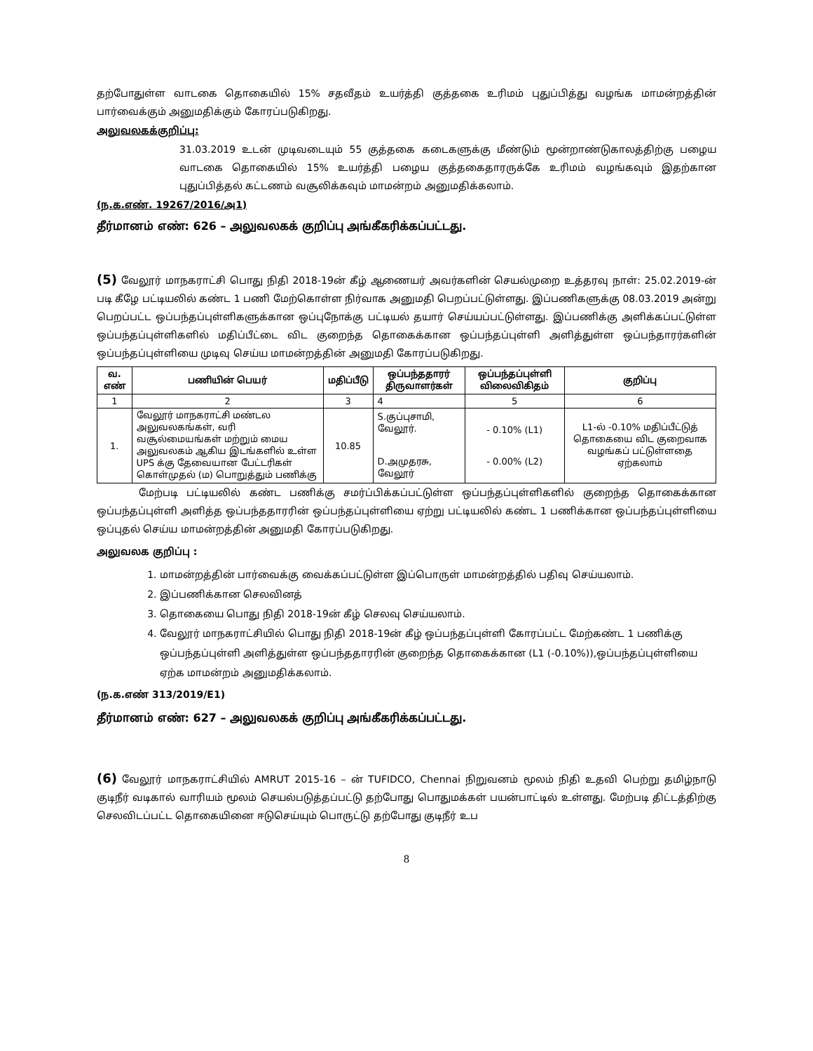தற்போதுள்ள வாடகை தொகையில் 15% சதவீதம் உயர்த்தி குத்தகை உரிமம் புதுப்பித்து வழங்க மாமன்றத்தின் பார்வைக்கும் அனுமதிக்கும் கோரப்படுகிறது.
அலுவலகக்குறிப்பு:
31.03.2019 உடன் முடிவடையும் 55 குத்தகை கடைகளுக்கு மீண்டும் மூன்றாண்டுகாலத்திற்கு பழைய வாடகை தொகையில் 15% உயர்த்தி பழைய குத்தகைதாரருக்கே உரிமம் வழங்கவும் இதற்கான புதுப்பித்தல் கட்டணம் வசூலிக்கவும் மாமன்றம் அனுமதிக்கலாம்.
(ந.க.எண். 19267/2016/அ1)
தீர்மானம் எண்: 626 – அலுவலகக் குறிப்பு அங்கீகரிக்கப்பட்டது.
(5) வேலூர் மாநகராட்சி பொது நிதி 2018-19ன் கீழ் ஆணையர் அவர்களின் செயல்முறை உத்தரவு நாள்: 25.02.2019-ன் படி கீழே பட்டியலில் கண்ட 1 பணி மேற்கொள்ள நிர்வாக அனுமதி பெறப்பட்டுள்ளது. இப்பணிகளுக்கு 08.03.2019 அன்று பெறப்பட்ட ஒப்பந்தப்புள்ளிகளுக்கான ஒப்புநோக்கு பட்டியல் தயார் செய்யப்பட்டுள்ளது. இப்பணிக்கு அளிக்கப்பட்டுள்ள ஒப்பந்தப்புள்ளிகளில் மதிப்பீட்டை விட குறைந்த தொகைக்கான ஒப்பந்தப்புள்ளி அளித்துள்ள ஒப்பந்தாரர்களின் ஒப்பந்தப்புள்ளியை முடிவு செய்ய மாமன்றத்தின் அனுமதி கோரப்படுகிறது.
| வ. எண் | பணியின் பெயர் | மதிப்பீடு | ஒப்பந்ததாரர் திருவாளர்கள் | ஒப்பந்தப்புள்ளி விலைவிகிதம் | குறிப்பு |
| --- | --- | --- | --- | --- | --- |
| 1 | 2 | 3 | 4 | 5 | 6 |
| 1. | வேலூர் மாநகராட்சி மண்டல அலுவலகங்கள், வரி வசூல்மையங்கள் மற்றும் மைய அலுவலகம் ஆகிய இடங்களில் உள்ள UPS க்கு தேவையான பேட்டரிகள் கொள்முதல் (ம) பொறுத்தும் பணிக்கு | 10.85 | S.குப்புசாமி, வேலூர். D.அமுதரசு, வேலூர் | - 0.10% (L1) - 0.00% (L2) | L1-ல் -0.10% மதிப்பீட்டுத் தொகையை விட குறைவாக வழங்கப் பட்டுள்ளதை ஏற்கலாம் |
மேற்படி பட்டியலில் கண்ட பணிக்கு சமர்ப்பிக்கப்பட்டுள்ள ஒப்பந்தப்புள்ளிகளில் குறைந்த தொகைக்கான ஒப்பந்தப்புள்ளி அளித்த ஒப்பந்ததாரரின் ஒப்பந்தப்புள்ளியை ஏற்று பட்டியலில் கண்ட 1 பணிக்கான ஒப்பந்தப்புள்ளியை ஒப்புதல் செய்ய மாமன்றத்தின் அனுமதி கோரப்படுகிறது.
அலுவலக குறிப்பு :
1. மாமன்றத்தின் பார்வைக்கு வைக்கப்பட்டுள்ள இப்பொருள் மாமன்றத்தில் பதிவு செய்யலாம்.
2. இப்பணிக்கான செலவினத்
3. தொகையை பொது நிதி 2018-19ன் கீழ் செலவு செய்யலாம்.
4. வேலூர் மாநகராட்சியில் பொது நிதி 2018-19ன் கீழ் ஒப்பந்தப்புள்ளி கோரப்பட்ட மேற்கண்ட 1 பணிக்கு ஒப்பந்தப்புள்ளி அளித்துள்ள ஒப்பந்ததாரரின் குறைந்த தொகைக்கான (L1 (-0.10%)),ஒப்பந்தப்புள்ளியை ஏற்க மாமன்றம் அனுமதிக்கலாம்.
(ந.க.எண் 313/2019/E1)
தீர்மானம் எண்: 627 – அலுவலகக் குறிப்பு அங்கீகரிக்கப்பட்டது.
(6) வேலூர் மாநகராட்சியில் AMRUT 2015-16 – ன் TUFIDCO, Chennai நிறுவனம் மூலம் நிதி உதவி பெற்று தமிழ்நாடு குடிநீர் வடிகால் வாரியம் மூலம் செயல்படுத்தப்பட்டு தற்போது பொதுமக்கள் பயன்பாட்டில் உள்ளது. மேற்படி திட்டத்திற்கு செலவிடப்பட்ட தொகையினை ஈடுசெய்யும் பொருட்டு தற்போது குடிநீர் உப
8